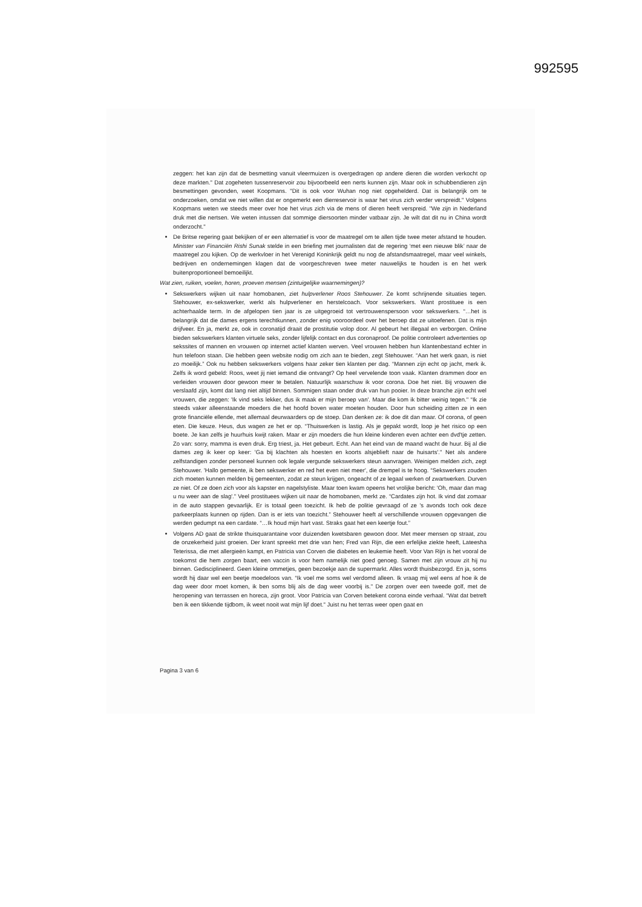992595
zeggen: het kan zijn dat de besmetting vanuit vleermuizen is overgedragen op andere dieren die worden verkocht op deze markten." Dat zogeheten tussenreservoir zou bijvoorbeeld een nerts kunnen zijn. Maar ook in schubbendieren zijn besmettingen gevonden, weet Koopmans. "Dit is ook voor Wuhan nog niet opgehelderd. Dat is belangrijk om te onderzoeken, omdat we niet willen dat er ongemerkt een dierreservoir is waar het virus zich verder verspreidt." Volgens Koopmans weten we steeds meer over hoe het virus zich via de mens of dieren heeft verspreid. "We zijn in Nederland druk met die nertsen. We weten intussen dat sommige diersoorten minder vatbaar zijn. Je wilt dat dit nu in China wordt onderzocht."
De Britse regering gaat bekijken of er een alternatief is voor de maatregel om te allen tijde twee meter afstand te houden. Minister van Financiën Rishi Sunak stelde in een briefing met journalisten dat de regering ‘met een nieuwe blik’ naar de maatregel zou kijken. Op de werkvloer in het Verenigd Koninkrijk geldt nu nog de afstandsmaatregel, maar veel winkels, bedrijven en ondernemingen klagen dat de voorgeschreven twee meter nauwelijks te houden is en het werk buitenproportioneel bemoeilijkt.
Wat zien, ruiken, voelen, horen, proeven mensen (zintuigelijke waarnemingen)?
Sekswerkers wijken uit naar homobanen, ziet hulpverlener Roos Stehouwer. Ze komt schrijnende situaties tegen. Stehouwer, ex-sekswerker, werkt als hulpverlener en herstelcoach. Voor sekswerkers. Want prostituee is een achterhaalde term. In de afgelopen tien jaar is ze uitgegroeid tot vertrouwenspersoon voor sekswerkers. “…het is belangrijk dat die dames ergens terechtkunnen, zonder enig vooroordeel over het beroep dat ze uitoefenen. Dat is mijn drijfveer. En ja, merkt ze, ook in coronatijd draait de prostitutie volop door. Al gebeurt het illegaal en verborgen. Online bieden sekswerkers klanten virtuele seks, zonder lijfelijk contact en dus coronaproof. De politie controleert advertenties op sekssites of mannen en vrouwen op internet actief klanten werven. Veel vrouwen hebben hun klantenbestand echter in hun telefoon staan. Die hebben geen website nodig om zich aan te bieden, zegt Stehouwer. “Aan het werk gaan, is niet zo moeilijk.” Ook nu hebben sekswerkers volgens haar zeker tien klanten per dag. “Mannen zijn echt op jacht, merk ik. Zelfs ik word gebeld: Roos, weet jij niet iemand die ontvangt? Op heel vervelende toon vaak. Klanten drammen door en verleiden vrouwen door gewoon meer te betalen. Natuurlijk waarschuw ik voor corona. Doe het niet. Bij vrouwen die verslaafd zijn, komt dat lang niet altijd binnen. Sommigen staan onder druk van hun pooier. In deze branche zijn echt wel vrouwen, die zeggen: 'Ik vind seks lekker, dus ik maak er mijn beroep van'. Maar die kom ik bitter weinig tegen.'' “Ik zie steeds vaker alleenstaande moeders die het hoofd boven water moeten houden. Door hun scheiding zitten ze in een grote financiële ellende, met allemaal deurwaarders op de stoep. Dan denken ze: ik doe dit dan maar. Of corona, of geen eten. Die keuze. Heus, dus wagen ze het er op. “Thuiswerken is lastig. Als je gepakt wordt, loop je het risico op een boete. Je kan zelfs je huurhuis kwijt raken. Maar er zijn moeders die hun kleine kinderen even achter een dvd'tje zetten. Zo van: sorry, mamma is even druk. Erg triest, ja. Het gebeurt. Echt. Aan het eind van de maand wacht de huur. Bij al die dames zeg ik keer op keer: 'Ga bij klachten als hoesten en koorts alsjeblieft naar de huisarts'." Net als andere zelfstandigen zonder personeel kunnen ook legale vergunde sekswerkers steun aanvragen. Weinigen melden zich, zegt Stehouwer. 'Hallo gemeente, ik ben sekswerker en red het even niet meer', die drempel is te hoog. “Sekswerkers zouden zich moeten kunnen melden bij gemeenten, zodat ze steun krijgen, ongeacht of ze legaal werken of zwartwerken. Durven ze niet. Of ze doen zich voor als kapster en nagelstyliste. Maar toen kwam opeens het vrolijke bericht: 'Oh, maar dan mag u nu weer aan de slag'." Veel prostituees wijken uit naar de homobanen, merkt ze. “Cardates zijn hot. Ik vind dat zomaar in de auto stappen gevaarlijk. Er is totaal geen toezicht. Ik heb de politie gevraagd of ze 's avonds toch ook deze parkeerplaats kunnen op rijden. Dan is er iets van toezicht.” Stehouwer heeft al verschillende vrouwen opgevangen die werden gedumpt na een cardate. “…Ik houd mijn hart vast. Straks gaat het een keertje fout.”
Volgens AD gaat de strikte thuisquarantaine voor duizenden kwetsbaren gewoon door. Met meer mensen op straat, zou de onzekerheid juist groeien. Der krant spreekt met drie van hen; Fred van Rijn, die een erfelijke ziekte heeft, Lateesha Teterissa, die met allergieën kampt, en Patricia van Corven die diabetes en leukemie heeft. Voor Van Rijn is het vooral de toekomst die hem zorgen baart, een vaccin is voor hem namelijk niet goed genoeg. Samen met zijn vrouw zit hij nu binnen. Gedisciplineerd. Geen kleine ommetjes, geen bezoekje aan de supermarkt. Alles wordt thuisbezorgd. En ja, soms wordt hij daar wel een beetje moedeloos van. “Ik voel me soms wel verdomd alleen. Ik vraag mij wel eens af hoe ik de dag weer door moet komen, ik ben soms blij als de dag weer voorbij is." De zorgen over een tweede golf, met de heropening van terrassen en horeca, zijn groot. Voor Patricia van Corven betekent corona einde verhaal. “Wat dat betreft ben ik een tikkende tijdbom, ik weet nooit wat mijn lijf doet." Juist nu het terras weer open gaat en
Pagina 3 van 6